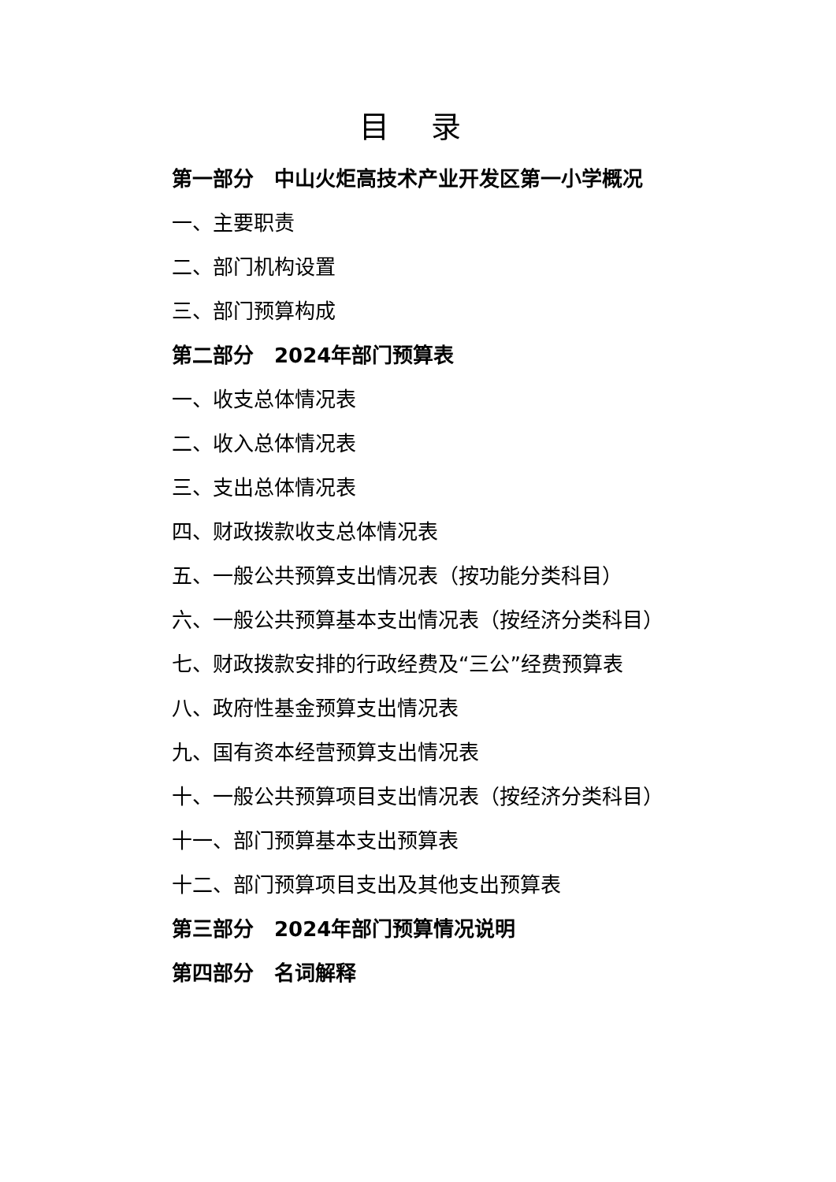目 录
第一部分　中山火炬高技术产业开发区第一小学概况
一、主要职责
二、部门机构设置
三、部门预算构成
第二部分　2024年部门预算表
一、收支总体情况表
二、收入总体情况表
三、支出总体情况表
四、财政拨款收支总体情况表
五、一般公共预算支出情况表（按功能分类科目）
六、一般公共预算基本支出情况表（按经济分类科目）
七、财政拨款安排的行政经费及“三公”经费预算表
八、政府性基金预算支出情况表
九、国有资本经营预算支出情况表
十、一般公共预算项目支出情况表（按经济分类科目）
十一、部门预算基本支出预算表
十二、部门预算项目支出及其他支出预算表
第三部分　2024年部门预算情况说明
第四部分　名词解释